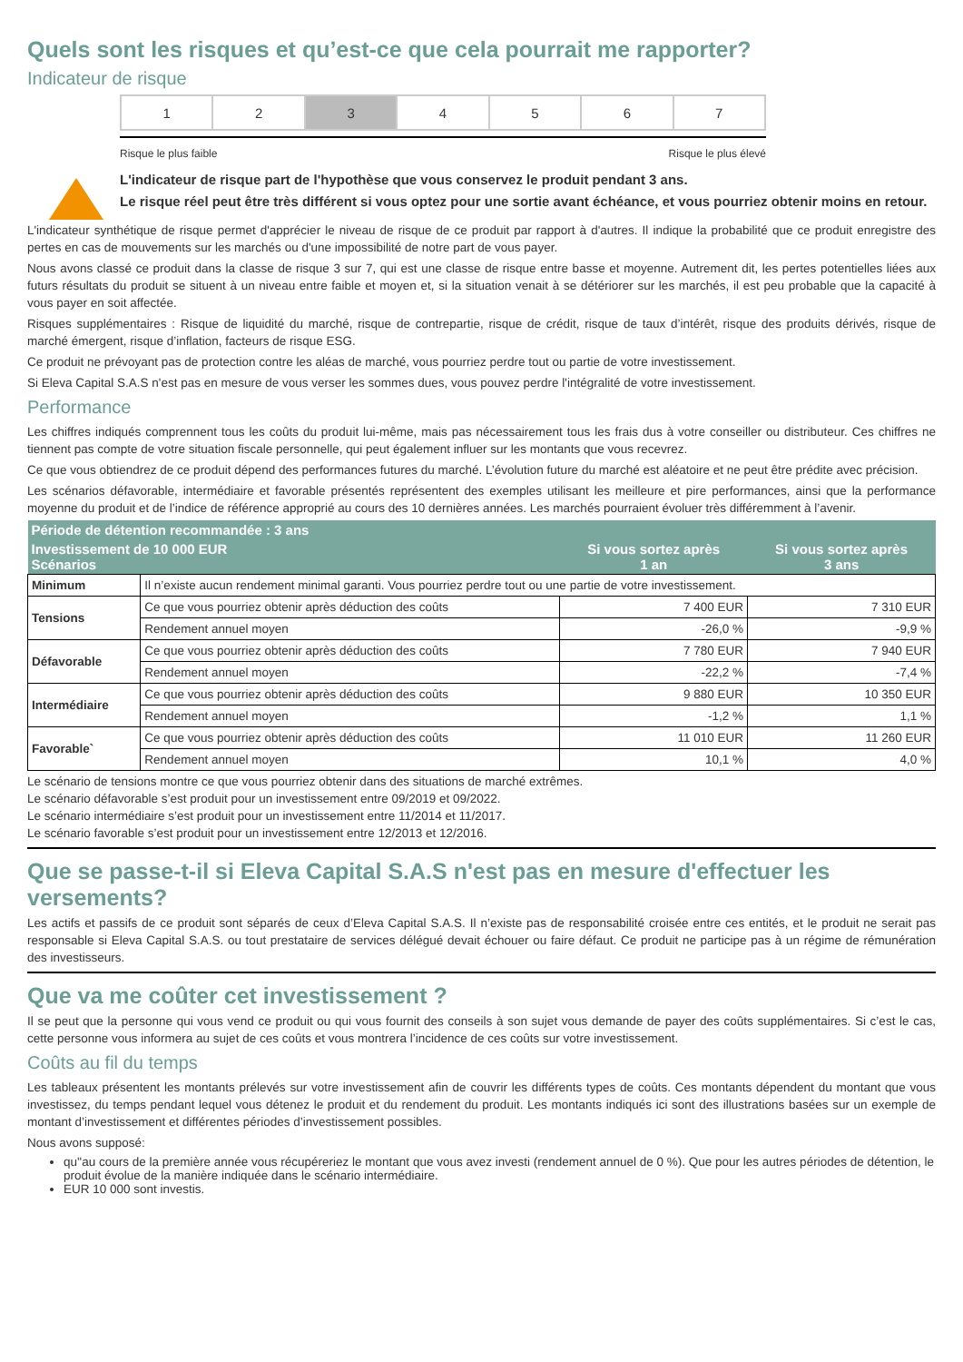Quels sont les risques et qu’est-ce que cela pourrait me rapporter?
Indicateur de risque
| 1 | 2 | 3 | 4 | 5 | 6 | 7 |
Risque le plus faible Risque le plus élevé
L'indicateur de risque part de l'hypothèse que vous conservez le produit pendant 3 ans.
Le risque réel peut être très différent si vous optez pour une sortie avant échéance, et vous pourriez obtenir moins en retour.
L'indicateur synthétique de risque permet d'apprécier le niveau de risque de ce produit par rapport à d'autres. Il indique la probabilité que ce produit enregistre des pertes en cas de mouvements sur les marchés ou d'une impossibilité de notre part de vous payer.
Nous avons classé ce produit dans la classe de risque 3 sur 7, qui est une classe de risque entre basse et moyenne. Autrement dit, les pertes potentielles liées aux futurs résultats du produit se situent à un niveau entre faible et moyen et, si la situation venait à se détériorer sur les marchés, il est peu probable que la capacité à vous payer en soit affectée.
Risques supplémentaires : Risque de liquidité du marché, risque de contrepartie, risque de crédit, risque de taux d’intérêt, risque des produits dérivés, risque de marché émergent, risque d’inflation, facteurs de risque ESG.
Ce produit ne prévoyant pas de protection contre les aléas de marché, vous pourriez perdre tout ou partie de votre investissement.
Si Eleva Capital S.A.S n'est pas en mesure de vous verser les sommes dues, vous pouvez perdre l'intégralité de votre investissement.
Performance
Les chiffres indiqués comprennent tous les coûts du produit lui-même, mais pas nécessairement tous les frais dus à votre conseiller ou distributeur. Ces chiffres ne tiennent pas compte de votre situation fiscale personnelle, qui peut également influer sur les montants que vous recevrez.
Ce que vous obtiendrez de ce produit dépend des performances futures du marché. L’évolution future du marché est aléatoire et ne peut être prédite avec précision.
Les scénarios défavorable, intermédiaire et favorable présentés représentent des exemples utilisant les meilleure et pire performances, ainsi que la performance moyenne du produit et de l’indice de référence approprié au cours des 10 dernières années. Les marchés pourraient évoluer très différemment à l’avenir.
| Période de détention recommandée : 3 ans | | | |
| --- | --- | --- | --- |
| Investissement de 10 000 EUR Scénarios | | Si vous sortez après 1 an | Si vous sortez après 3 ans |
| Minimum | Il n’existe aucun rendement minimal garanti. Vous pourriez perdre tout ou une partie de votre investissement. | | |
| Tensions | Ce que vous pourriez obtenir après déduction des coûts | 7 400 EUR | 7 310 EUR |
| | Rendement annuel moyen | -26,0 % | -9,9 % |
| Défavorable | Ce que vous pourriez obtenir après déduction des coûts | 7 780 EUR | 7 940 EUR |
| | Rendement annuel moyen | -22,2 % | -7,4 % |
| Intermédiaire | Ce que vous pourriez obtenir après déduction des coûts | 9 880 EUR | 10 350 EUR |
| | Rendement annuel moyen | -1,2 % | 1,1 % |
| Favorable` | Ce que vous pourriez obtenir après déduction des coûts | 11 010 EUR | 11 260 EUR |
| | Rendement annuel moyen | 10,1 % | 4,0 % |
Le scénario de tensions montre ce que vous pourriez obtenir dans des situations de marché extrêmes.
Le scénario défavorable s’est produit pour un investissement entre 09/2019 et 09/2022.
Le scénario intermédiaire s’est produit pour un investissement entre 11/2014 et 11/2017.
Le scénario favorable s’est produit pour un investissement entre 12/2013 et 12/2016.
Que se passe-t-il si Eleva Capital S.A.S n'est pas en mesure d'effectuer les versements?
Les actifs et passifs de ce produit sont séparés de ceux d’Eleva Capital S.A.S. Il n’existe pas de responsabilité croisée entre ces entités, et le produit ne serait pas responsable si Eleva Capital S.A.S. ou tout prestataire de services délégué devait échouer ou faire défaut. Ce produit ne participe pas à un régime de rémunération des investisseurs.
Que va me coûter cet investissement ?
Il se peut que la personne qui vous vend ce produit ou qui vous fournit des conseils à son sujet vous demande de payer des coûts supplémentaires. Si c’est le cas, cette personne vous informera au sujet de ces coûts et vous montrera l’incidence de ces coûts sur votre investissement.
Coûts au fil du temps
Les tableaux présentent les montants prélevés sur votre investissement afin de couvrir les différents types de coûts. Ces montants dépendent du montant que vous investissez, du temps pendant lequel vous détenez le produit et du rendement du produit. Les montants indiqués ici sont des illustrations basées sur un exemple de montant d’investissement et différentes périodes d’investissement possibles.
Nous avons supposé:
qu''au cours de la première année vous récupéreriez le montant que vous avez investi (rendement annuel de 0 %). Que pour les autres périodes de détention, le produit évolue de la manière indiquée dans le scénario intermédiaire.
EUR 10 000 sont investis.